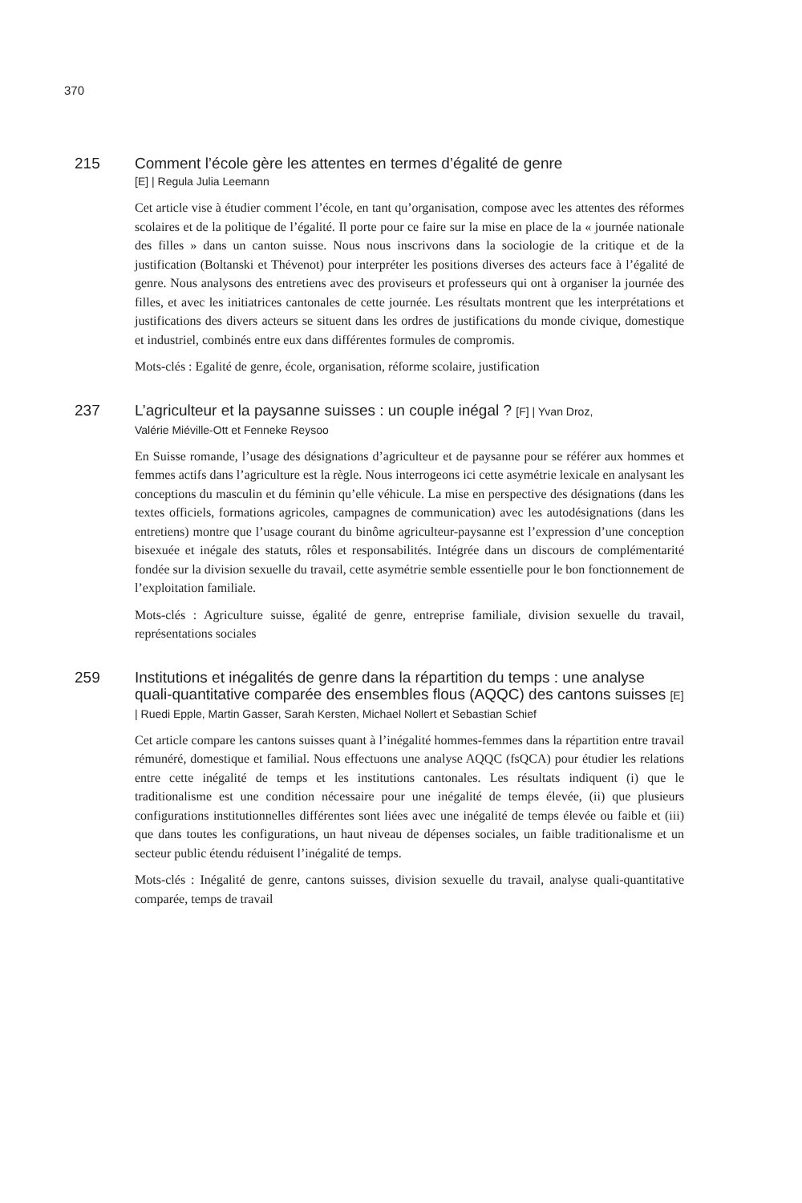370
215 Comment l’école gère les attentes en termes d’égalité de genre
[E] | Regula Julia Leemann
Cet article vise à étudier comment l’école, en tant qu’organisation, compose avec les attentes des réformes scolaires et de la politique de l’égalité. Il porte pour ce faire sur la mise en place de la « journée nationale des filles » dans un canton suisse. Nous nous inscrivons dans la sociologie de la critique et de la justification (Boltanski et Thévenot) pour interpréter les positions diverses des acteurs face à l’égalité de genre. Nous analysons des entretiens avec des proviseurs et professeurs qui ont à organiser la journée des filles, et avec les initiatrices cantonales de cette journée. Les résultats montrent que les interprétations et justifications des divers acteurs se situent dans les ordres de justifications du monde civique, domestique et industriel, combinés entre eux dans différentes formules de compromis.
Mots-clés : Egalité de genre, école, organisation, réforme scolaire, justification
237 L’agriculteur et la paysanne suisses : un couple inégal ? [F] | Yvan Droz,
Valérie Miéville-Ott et Fenneke Reysoo
En Suisse romande, l’usage des désignations d’agriculteur et de paysanne pour se référer aux hommes et femmes actifs dans l’agriculture est la règle. Nous interrogeons ici cette asymétrie lexicale en analysant les conceptions du masculin et du féminin qu’elle véhicule. La mise en perspective des désignations (dans les textes officiels, formations agricoles, campagnes de communication) avec les autodésignations (dans les entretiens) montre que l’usage courant du binôme agriculteur-paysanne est l’expression d’une conception bisexuée et inégale des statuts, rôles et responsabilités. Intégrée dans un discours de complémentarité fondée sur la division sexuelle du travail, cette asymétrie semble essentielle pour le bon fonctionnement de l’exploitation familiale.
Mots-clés : Agriculture suisse, égalité de genre, entreprise familiale, division sexuelle du travail, représentations sociales
259 Institutions et inégalités de genre dans la répartition du temps : une analyse quali-quantitative comparée des ensembles flous (AQQC) des cantons suisses [E] | Ruedi Epple, Martin Gasser, Sarah Kersten, Michael Nollert et Sebastian Schief
Cet article compare les cantons suisses quant à l’inégalité hommes-femmes dans la répartition entre travail rémunéré, domestique et familial. Nous effectuons une analyse AQQC (fsQCA) pour étudier les relations entre cette inégalité de temps et les institutions cantonales. Les résultats indiquent (i) que le traditionalisme est une condition nécessaire pour une inégalité de temps élevée, (ii) que plusieurs configurations institutionnelles différentes sont liées avec une inégalité de temps élevée ou faible et (iii) que dans toutes les configurations, un haut niveau de dépenses sociales, un faible traditionalisme et un secteur public étendu réduisent l’inégalité de temps.
Mots-clés : Inégalité de genre, cantons suisses, division sexuelle du travail, analyse quali-quantitative comparée, temps de travail